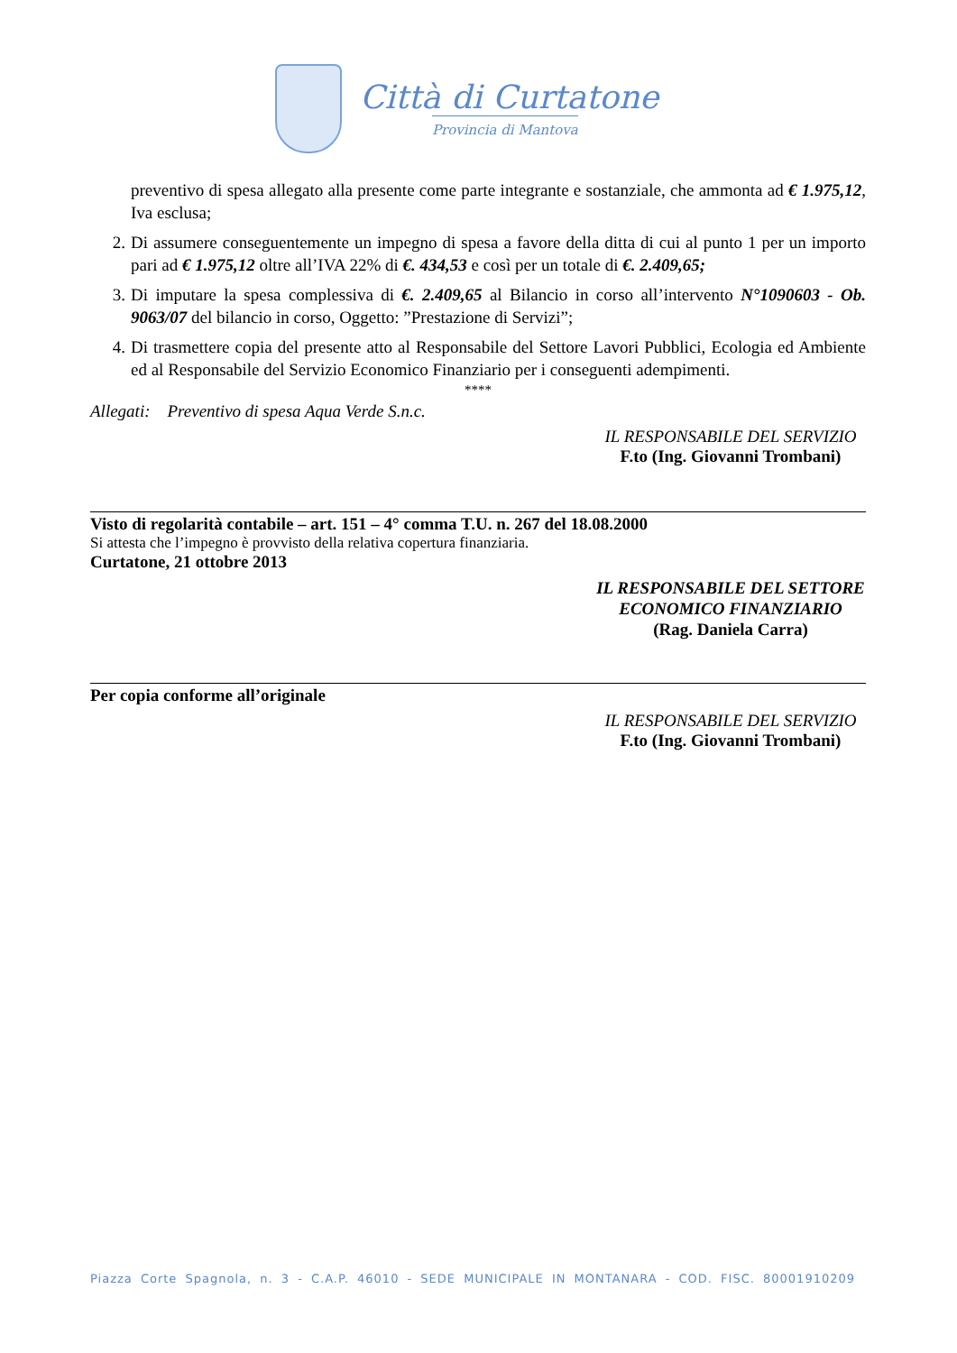Città di Curtatone
Provincia di Mantova
preventivo di spesa allegato alla presente come parte integrante e sostanziale, che ammonta ad € 1.975,12, Iva esclusa;
2. Di assumere conseguentemente un impegno di spesa a favore della ditta di cui al punto 1 per un importo pari ad € 1.975,12 oltre all’IVA 22% di €. 434,53 e così per un totale di €. 2.409,65;
3. Di imputare la spesa complessiva di €. 2.409,65 al Bilancio in corso all’intervento N°1090603 - Ob. 9063/07 del bilancio in corso, Oggetto: ”Prestazione di Servizi”;
4. Di trasmettere copia del presente atto al Responsabile del Settore Lavori Pubblici, Ecologia ed Ambiente ed al Responsabile del Servizio Economico Finanziario per i conseguenti adempimenti.
****
Allegati: Preventivo di spesa Aqua Verde S.n.c.
IL RESPONSABILE DEL SERVIZIO
F.to (Ing. Giovanni Trombani)
Visto di regolarità contabile – art. 151 – 4° comma T.U. n. 267 del 18.08.2000
Si attesta che l’impegno è provvisto della relativa copertura finanziaria.
Curtatone, 21 ottobre 2013
IL RESPONSABILE DEL SETTORE
ECONOMICO FINANZIARIO
(Rag. Daniela Carra)
Per copia conforme all’originale
IL RESPONSABILE DEL SERVIZIO
F.to (Ing. Giovanni Trombani)
Piazza Corte Spagnola, n. 3 - C.A.P. 46010 - SEDE MUNICIPALE IN MONTANARA - COD. FISC. 80001910209